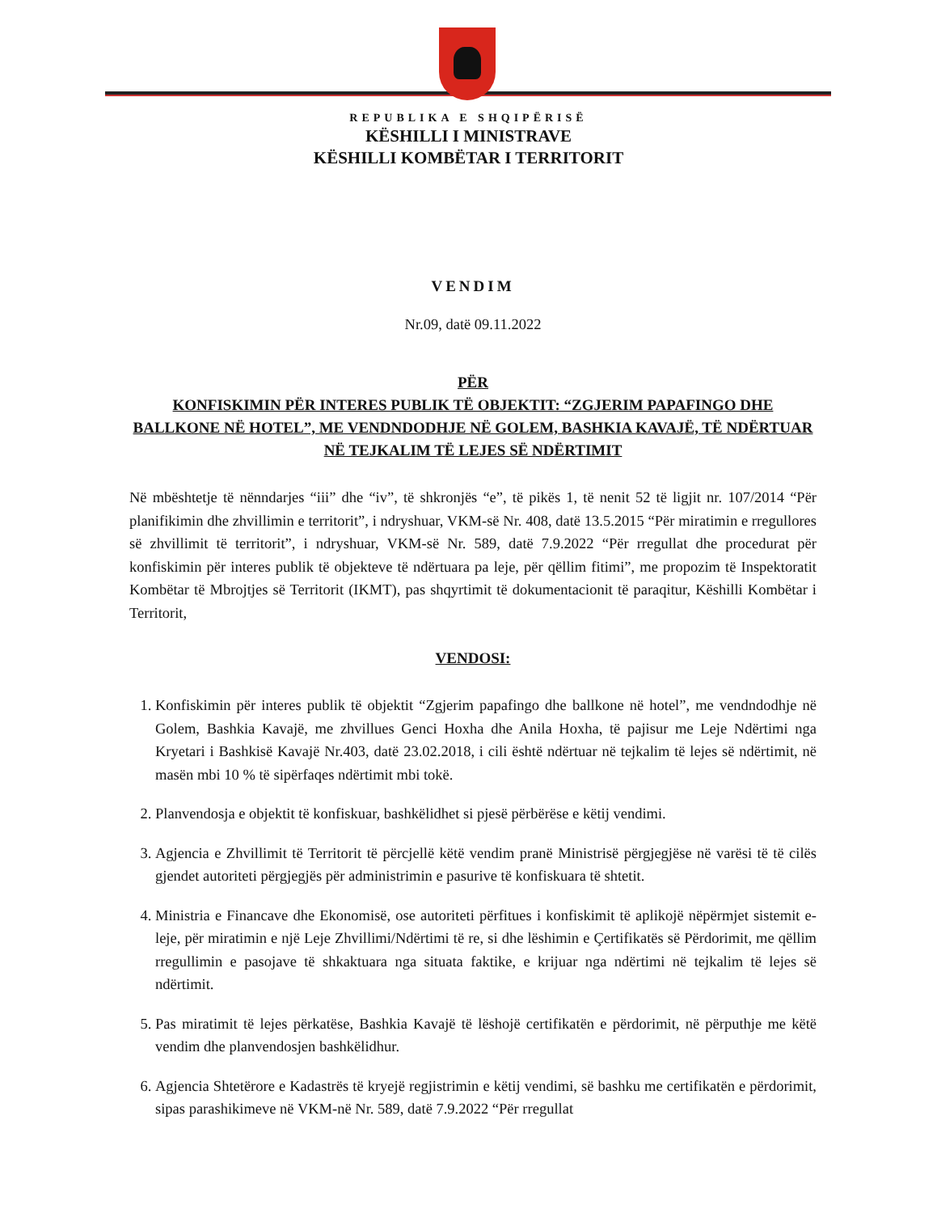REPUBLIKA E SHQIPËRISË
KËSHILLI I MINISTRAVE
KËSHILLI KOMBËTAR I TERRITORIT
VENDIM
Nr.09, datë 09.11.2022
PËR
KONFISKIMIN PËR INTERES PUBLIK TË OBJEKTIT: “ZGJERIM PAPAFINGO DHE BALLKONE NË HOTEL”, ME VENDNDODHJE NË GOLEM, BASHKIA KAVAJË, TË NDËRTUAR NË TEJKALIM TË LEJES SË NDËRTIMIT
Në mbështetje të nënndarjes “iii” dhe “iv”, të shkronjës “e”, të pikës 1, të nenit 52 të ligjit nr. 107/2014 “Për planifikimin dhe zhvillimin e territorit”, i ndryshuar, VKM-së Nr. 408, datë 13.5.2015 “Për miratimin e rregullores së zhvillimit të territorit”, i ndryshuar, VKM-së Nr. 589, datë 7.9.2022 “Për rregullat dhe procedurat për konfiskimin për interes publik të objekteve të ndërtuara pa leje, për qëllim fitimi”, me propozim të Inspektoratit Kombëtar të Mbrojtjes së Territorit (IKMT), pas shqyrtimit të dokumentacionit të paraqitur, Këshilli Kombëtar i Territorit,
VENDOSI:
1. Konfiskimin për interes publik të objektit “Zgjerim papafingo dhe ballkone në hotel”, me vendndodhje në Golem, Bashkia Kavajë, me zhvillues Genci Hoxha dhe Anila Hoxha, të pajisur me Leje Ndërtimi nga Kryetari i Bashkisë Kavajë Nr.403, datë 23.02.2018, i cili është ndërtuar në tejkalim të lejes së ndërtimit, në masën mbi 10 % të sipërfaqes ndërtimit mbi tokë.
2. Planvendosja e objektit të konfiskuar, bashkëlidhet si pjesë përbërëse e këtij vendimi.
3. Agjencia e Zhvillimit të Territorit të përcjellë këtë vendim pranë Ministrisë përgjegjëse në varësi të të cilës gjendet autoriteti përgjegjës për administrimin e pasurive të konfiskuara të shtetit.
4. Ministria e Financave dhe Ekonomisë, ose autoriteti përfitues i konfiskimit të aplikojë nëpërmjet sistemit e-leje, për miratimin e një Leje Zhvillimi/Ndërtimi të re, si dhe lëshimin e Çertifikatës së Përdorimit, me qëllim rregullimin e pasojave të shkaktuara nga situata faktike, e krijuar nga ndërtimi në tejkalim të lejes së ndërtimit.
5. Pas miratimit të lejes përkatëse, Bashkia Kavajë të lëshojë certifikatën e përdorimit, në përputhje me këtë vendim dhe planvendosjen bashkëlidhur.
6. Agjencia Shtetërore e Kadastrës të kryejë regjistrimin e këtij vendimi, së bashku me certifikatën e përdorimit, sipas parashikimeve në VKM-në Nr. 589, datë 7.9.2022 “Për rregullat